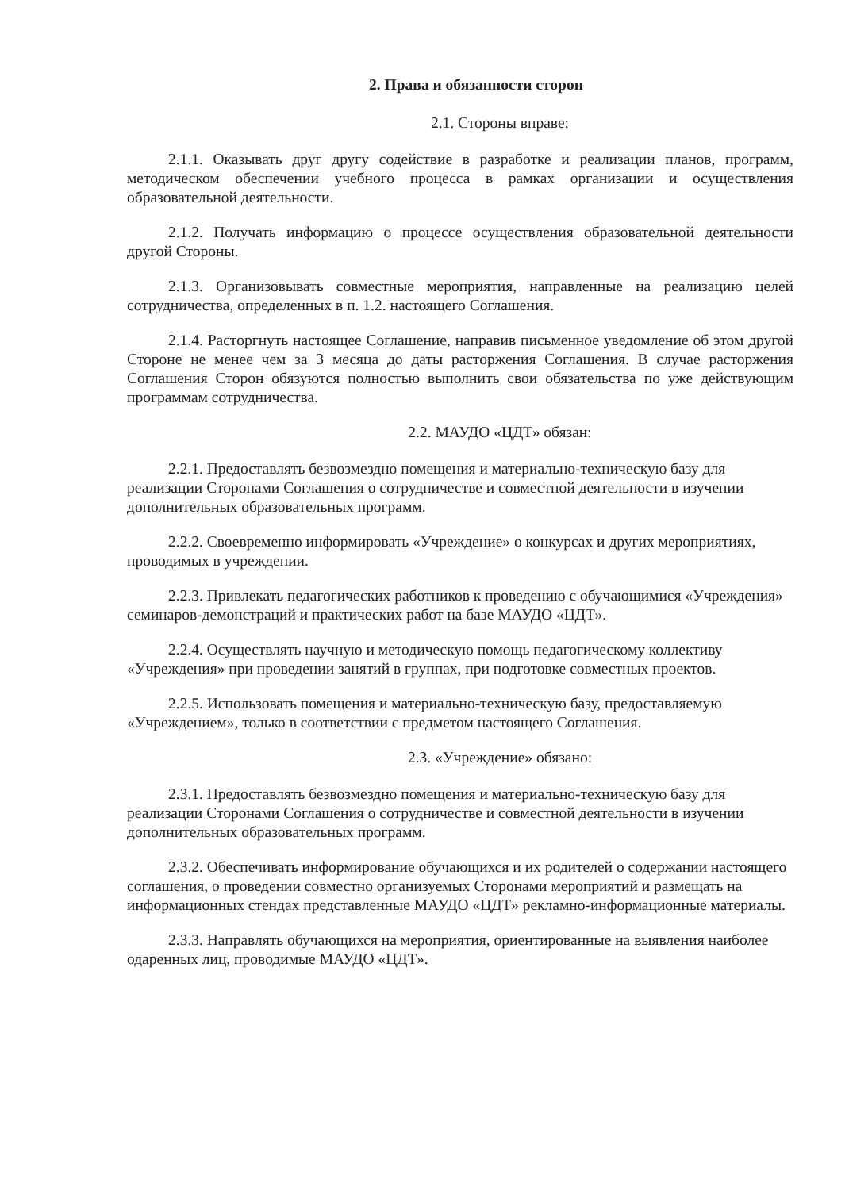2. Права и обязанности сторон
2.1. Стороны вправе:
2.1.1. Оказывать друг другу содействие в разработке и реализации планов, программ, методическом обеспечении учебного процесса в рамках организации и осуществления образовательной деятельности.
2.1.2. Получать информацию о процессе осуществления образовательной деятельности другой Стороны.
2.1.3. Организовывать совместные мероприятия, направленные на реализацию целей сотрудничества, определенных в п. 1.2. настоящего Соглашения.
2.1.4. Расторгнуть настоящее Соглашение, направив письменное уведомление об этом другой Стороне не менее чем за 3 месяца до даты расторжения Соглашения. В случае расторжения Соглашения Сторон обязуются полностью выполнить свои обязательства по уже действующим программам сотрудничества.
2.2. МАУДО «ЦДТ» обязан:
2.2.1. Предоставлять безвозмездно помещения и материально-техническую базу для реализации Сторонами Соглашения о сотрудничестве и совместной деятельности в изучении дополнительных образовательных программ.
2.2.2. Своевременно информировать «Учреждение» о конкурсах и других мероприятиях, проводимых в учреждении.
2.2.3. Привлекать педагогических работников к проведению с обучающимися «Учреждения» семинаров-демонстраций и практических работ на базе МАУДО «ЦДТ».
2.2.4. Осуществлять научную и методическую помощь педагогическому коллективу «Учреждения» при проведении занятий в группах, при подготовке совместных проектов.
2.2.5. Использовать помещения и материально-техническую базу, предоставляемую «Учреждением», только в соответствии с предметом настоящего Соглашения.
2.3. «Учреждение» обязано:
2.3.1. Предоставлять безвозмездно помещения и материально-техническую базу для реализации Сторонами Соглашения о сотрудничестве и совместной деятельности в изучении дополнительных образовательных программ.
2.3.2. Обеспечивать информирование обучающихся и их родителей о содержании настоящего соглашения, о проведении совместно организуемых Сторонами мероприятий и размещать на информационных стендах представленные МАУДО «ЦДТ» рекламно-информационные материалы.
2.3.3. Направлять обучающихся на мероприятия, ориентированные на выявления наиболее одаренных лиц, проводимые МАУДО «ЦДТ».